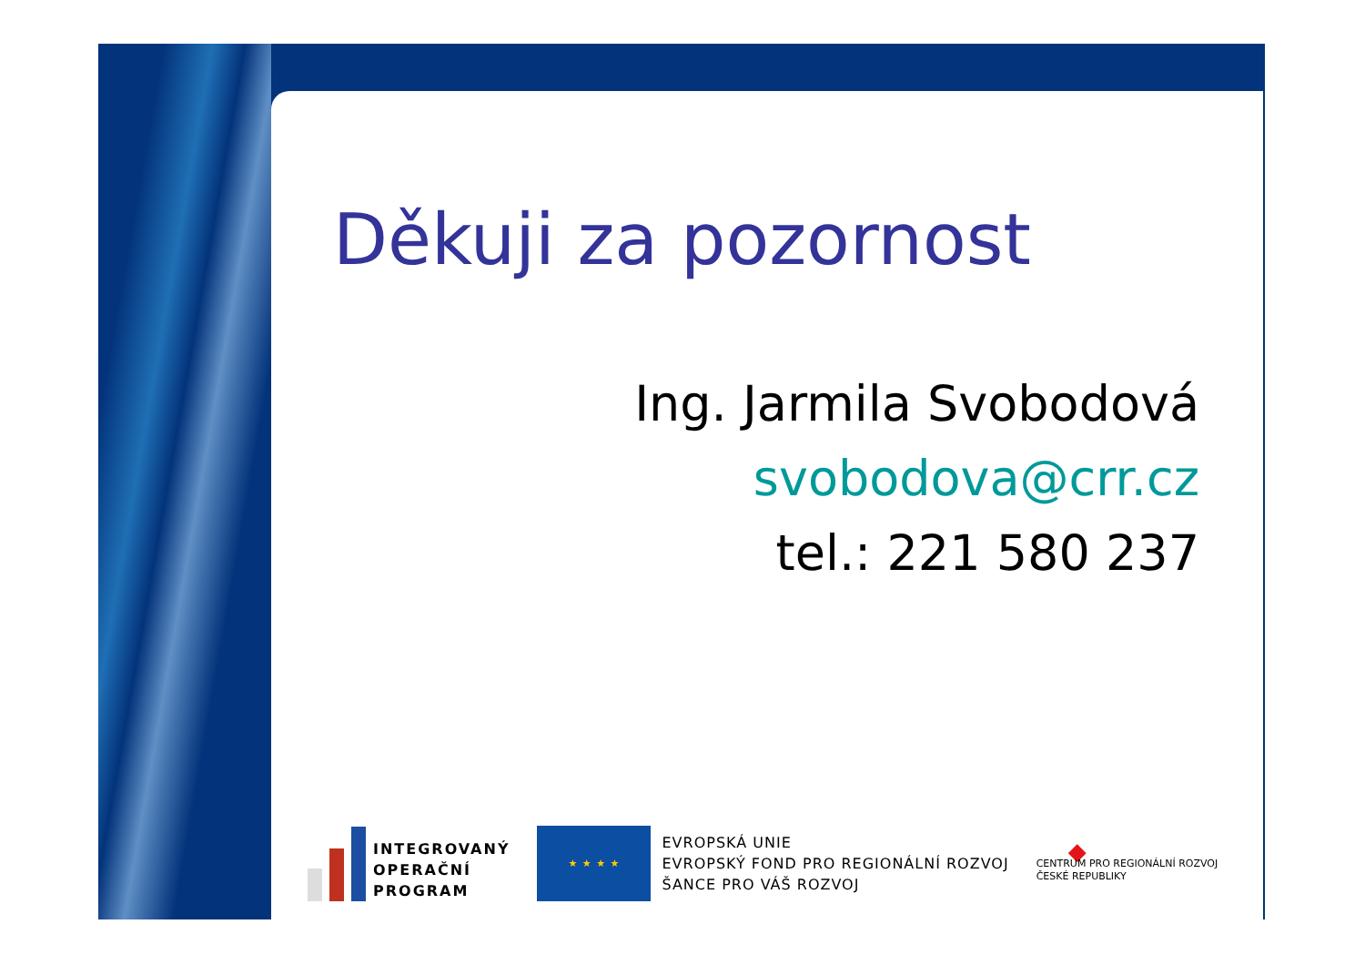Děkuji za pozornost
Ing. Jarmila Svobodová
svobodova@crr.cz
tel.: 221 580 237
INTEGROVANÝ
OPERAČNÍ
PROGRAM
★ ★ ★ ★
EVROPSKÁ UNIE
EVROPSKÝ FOND PRO REGIONÁLNÍ ROZVOJ
ŠANCE PRO VÁŠ ROZVOJ
◆
CENTRUM PRO REGIONÁLNÍ ROZVOJ
ČESKÉ REPUBLIKY